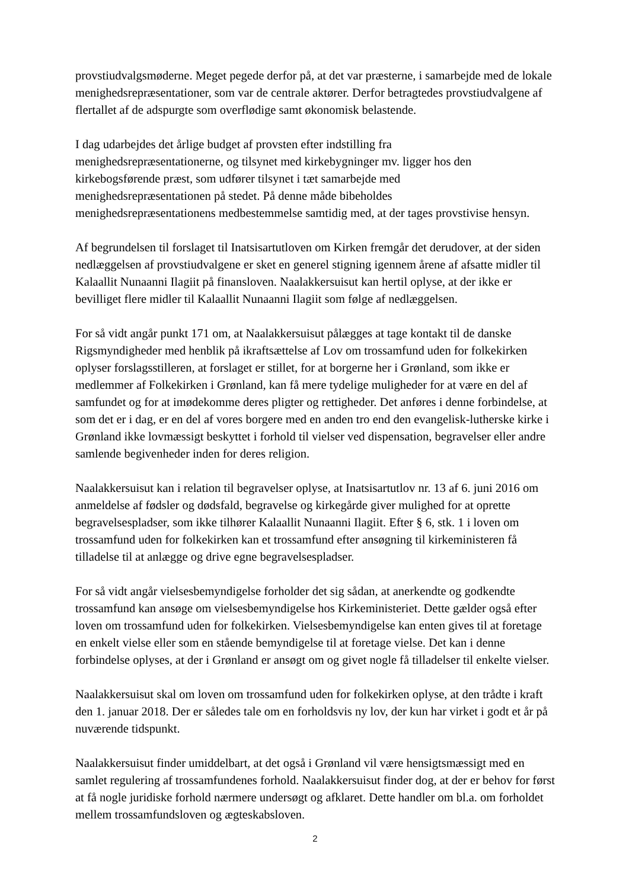provstiudvalgsmøderne. Meget pegede derfor på, at det var præsterne, i samarbejde med de lokale menighedsrepræsentationer, som var de centrale aktører. Derfor betragtedes provstiudvalgene af flertallet af de adspurgte som overflødige samt økonomisk belastende.
I dag udarbejdes det årlige budget af provsten efter indstilling fra
menighedsrepræsentationerne, og tilsynet med kirkebygninger mv. ligger hos den kirkebogsførende præst, som udfører tilsynet i tæt samarbejde med
menighedsrepræsentationen på stedet. På denne måde bibeholdes
menighedsrepræsentationens medbestemmelse samtidig med, at der tages provstivise hensyn.
Af begrundelsen til forslaget til Inatsisartutloven om Kirken fremgår det derudover, at der siden nedlæggelsen af provstiudvalgene er sket en generel stigning igennem årene af afsatte midler til Kalaallit Nunaanni Ilagiit på finansloven. Naalakkersuisut kan hertil oplyse, at der ikke er bevilliget flere midler til Kalaallit Nunaanni Ilagiit som følge af nedlæggelsen.
For så vidt angår punkt 171 om, at Naalakkersuisut pålægges at tage kontakt til de danske Rigsmyndigheder med henblik på ikraftsættelse af Lov om trossamfund uden for folkekirken oplyser forslagsstilleren, at forslaget er stillet, for at borgerne her i Grønland, som ikke er medlemmer af Folkekirken i Grønland, kan få mere tydelige muligheder for at være en del af samfundet og for at imødekomme deres pligter og rettigheder. Det anføres i denne forbindelse, at som det er i dag, er en del af vores borgere med en anden tro end den evangelisk-lutherske kirke i Grønland ikke lovmæssigt beskyttet i forhold til vielser ved dispensation, begravelser eller andre samlende begivenheder inden for deres religion.
Naalakkersuisut kan i relation til begravelser oplyse, at Inatsisartutlov nr. 13 af 6. juni 2016 om anmeldelse af fødsler og dødsfald, begravelse og kirkegårde giver mulighed for at oprette begravelsespladser, som ikke tilhører Kalaallit Nunaanni Ilagiit. Efter § 6, stk. 1 i loven om trossamfund uden for folkekirken kan et trossamfund efter ansøgning til kirkeministeren få tilladelse til at anlægge og drive egne begravelsespladser.
For så vidt angår vielsesbemyndigelse forholder det sig sådan, at anerkendte og godkendte trossamfund kan ansøge om vielsesbemyndigelse hos Kirkeministeriet. Dette gælder også efter loven om trossamfund uden for folkekirken. Vielsesbemyndigelse kan enten gives til at foretage en enkelt vielse eller som en stående bemyndigelse til at foretage vielse. Det kan i denne forbindelse oplyses, at der i Grønland er ansøgt om og givet nogle få tilladelser til enkelte vielser.
Naalakkersuisut skal om loven om trossamfund uden for folkekirken oplyse, at den trådte i kraft den 1. januar 2018. Der er således tale om en forholdsvis ny lov, der kun har virket i godt et år på nuværende tidspunkt.
Naalakkersuisut finder umiddelbart, at det også i Grønland vil være hensigtsmæssigt med en samlet regulering af trossamfundenes forhold. Naalakkersuisut finder dog, at der er behov for først at få nogle juridiske forhold nærmere undersøgt og afklaret. Dette handler om bl.a. om forholdet mellem trossamfundsloven og ægteskabsloven.
2